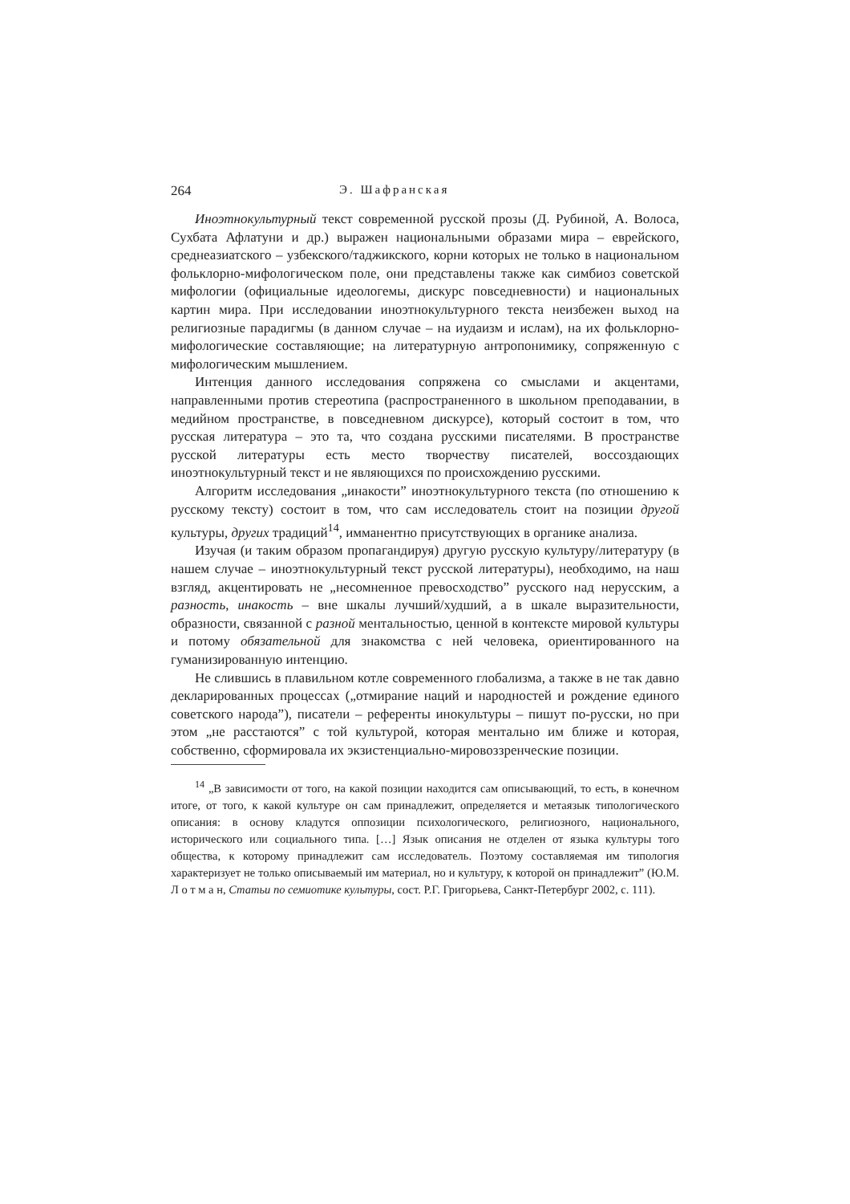264 Э. Шафранская
Иноэтнокультурный текст современной русской прозы (Д. Рубиной, А. Волоса, Сухбата Афлатуни и др.) выражен национальными образами мира – еврейского, среднеазиатского – узбекского/таджикского, корни которых не только в национальном фольклорно-мифологическом поле, они представлены также как симбиоз советской мифологии (официальные идеологемы, дискурс повседневности) и национальных картин мира. При исследовании иноэтнокультурного текста неизбежен выход на религиозные парадигмы (в данном случае – на иудаизм и ислам), на их фольклорно-мифологические составляющие; на литературную антропонимику, сопряженную с мифологическим мышлением.
Интенция данного исследования сопряжена со смыслами и акцентами, направленными против стереотипа (распространенного в школьном преподавании, в медийном пространстве, в повседневном дискурсе), который состоит в том, что русская литература – это та, что создана русскими писателями. В пространстве русской литературы есть место творчеству писателей, воссоздающих иноэтнокультурный текст и не являющихся по происхождению русскими.
Алгоритм исследования „инакости” иноэтнокультурного текста (по отношению к русскому тексту) состоит в том, что сам исследователь стоит на позиции другой культуры, других традиций<sup>14</sup>, имманентно присутствующих в органике анализа.
Изучая (и таким образом пропагандируя) другую русскую культуру/литературу (в нашем случае – иноэтнокультурный текст русской литературы), необходимо, на наш взгляд, акцентировать не „несомненное превосходство” русского над нерусским, а разность, инакость – вне шкалы лучший/худший, а в шкале выразительности, образности, связанной с разной ментальностью, ценной в контексте мировой культуры и потому обязательной для знакомства с ней человека, ориентированного на гуманизированную интенцию.
Не слившись в плавильном котле современного глобализма, а также в не так давно декларированных процессах („отмирание наций и народностей и рождение единого советского народа”), писатели – референты инокультуры – пишут по-русски, но при этом „не расстаются” с той культурой, которая ментально им ближе и которая, собственно, сформировала их экзистенциально-мировоззренческие позиции.
<sup>14</sup> „В зависимости от того, на какой позиции находится сам описывающий, то есть, в конечном итоге, от того, к какой культуре он сам принадлежит, определяется и метаязык типологического описания: в основу кладутся оппозиции психологического, религиозного, национального, исторического или социального типа. […] Язык описания не отделен от языка культуры того общества, к которому принадлежит сам исследователь. Поэтому составляемая им типология характеризует не только описываемый им материал, но и культуру, к которой он принадлежит” (Ю.М. Л о т м а н, Статьи по семиотике культуры, сост. Р.Г. Григорьева, Санкт-Петербург 2002, с. 111).